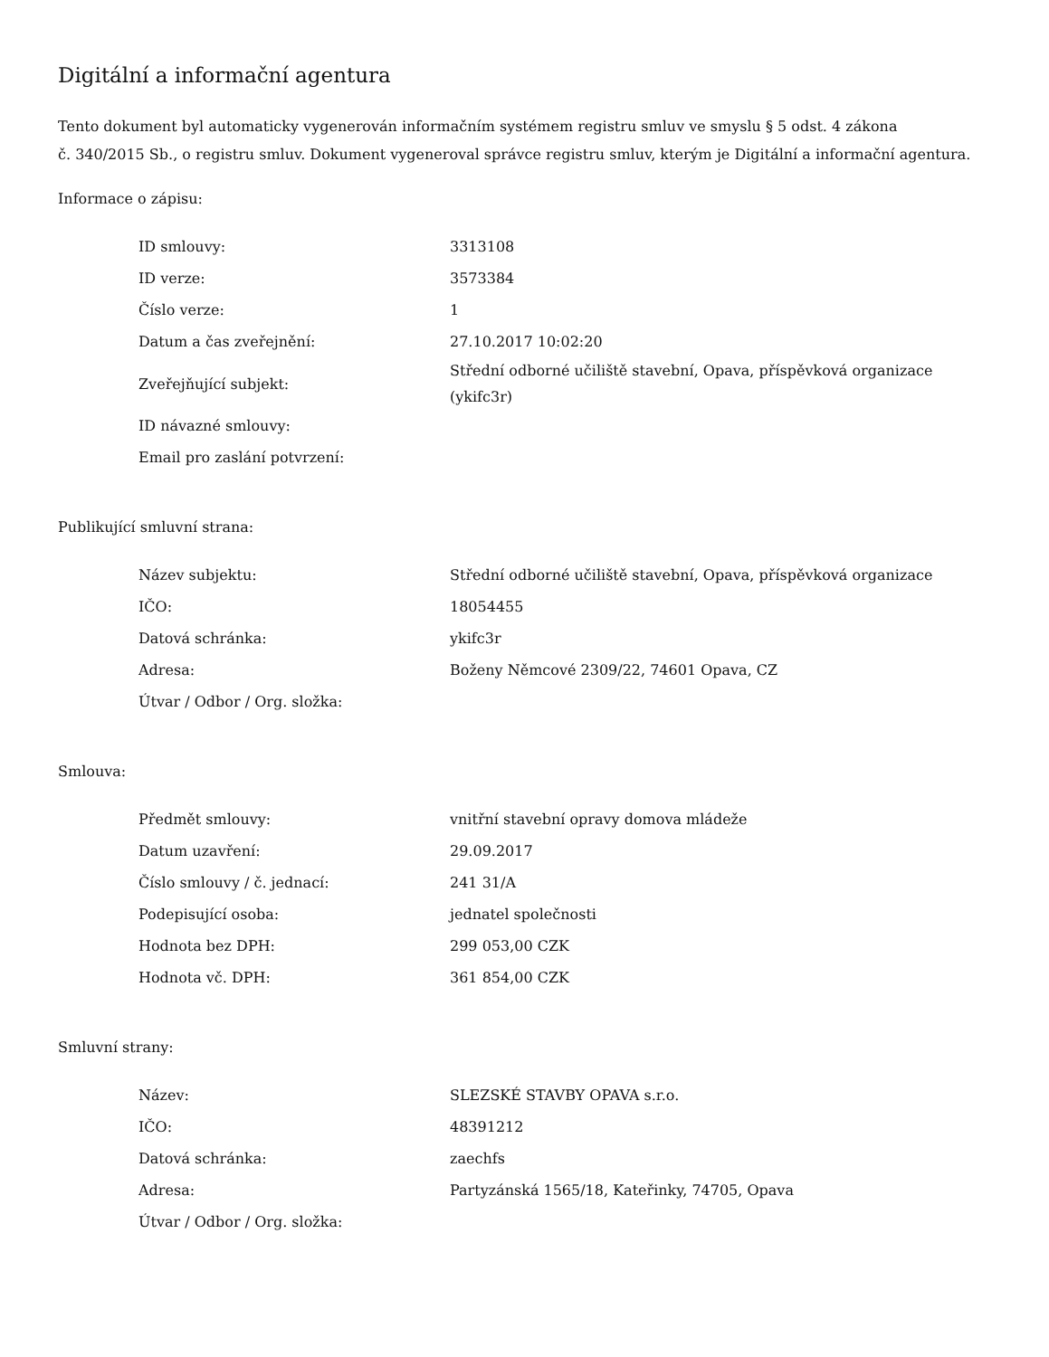Digitální a informační agentura
Tento dokument byl automaticky vygenerován informačním systémem registru smluv ve smyslu § 5 odst. 4 zákona
č. 340/2015 Sb., o registru smluv. Dokument vygeneroval správce registru smluv, kterým je Digitální a informační agentura.
Informace o zápisu:
| ID smlouvy: | 3313108 |
| ID verze: | 3573384 |
| Číslo verze: | 1 |
| Datum a čas zveřejnění: | 27.10.2017 10:02:20 |
| Zveřejňující subjekt: | Střední odborné učiliště stavební, Opava, příspěvková organizace (ykifc3r) |
| ID návazné smlouvy: | |
| Email pro zaslání potvrzení: | |
Publikující smluvní strana:
| Název subjektu: | Střední odborné učiliště stavební, Opava, příspěvková organizace |
| IČO: | 18054455 |
| Datová schránka: | ykifc3r |
| Adresa: | Boženy Němcové 2309/22, 74601 Opava, CZ |
| Útvar / Odbor / Org. složka: | |
Smlouva:
| Předmět smlouvy: | vnitřní stavební opravy domova mládeže |
| Datum uzavření: | 29.09.2017 |
| Číslo smlouvy / č. jednací: | 241 31/A |
| Podepisující osoba: | jednatel společnosti |
| Hodnota bez DPH: | 299 053,00 CZK |
| Hodnota vč. DPH: | 361 854,00 CZK |
Smluvní strany:
| Název: | SLEZSKÉ STAVBY OPAVA s.r.o. |
| IČO: | 48391212 |
| Datová schránka: | zaechfs |
| Adresa: | Partyzánská 1565/18, Kateřinky, 74705, Opava |
| Útvar / Odbor / Org. složka: | |